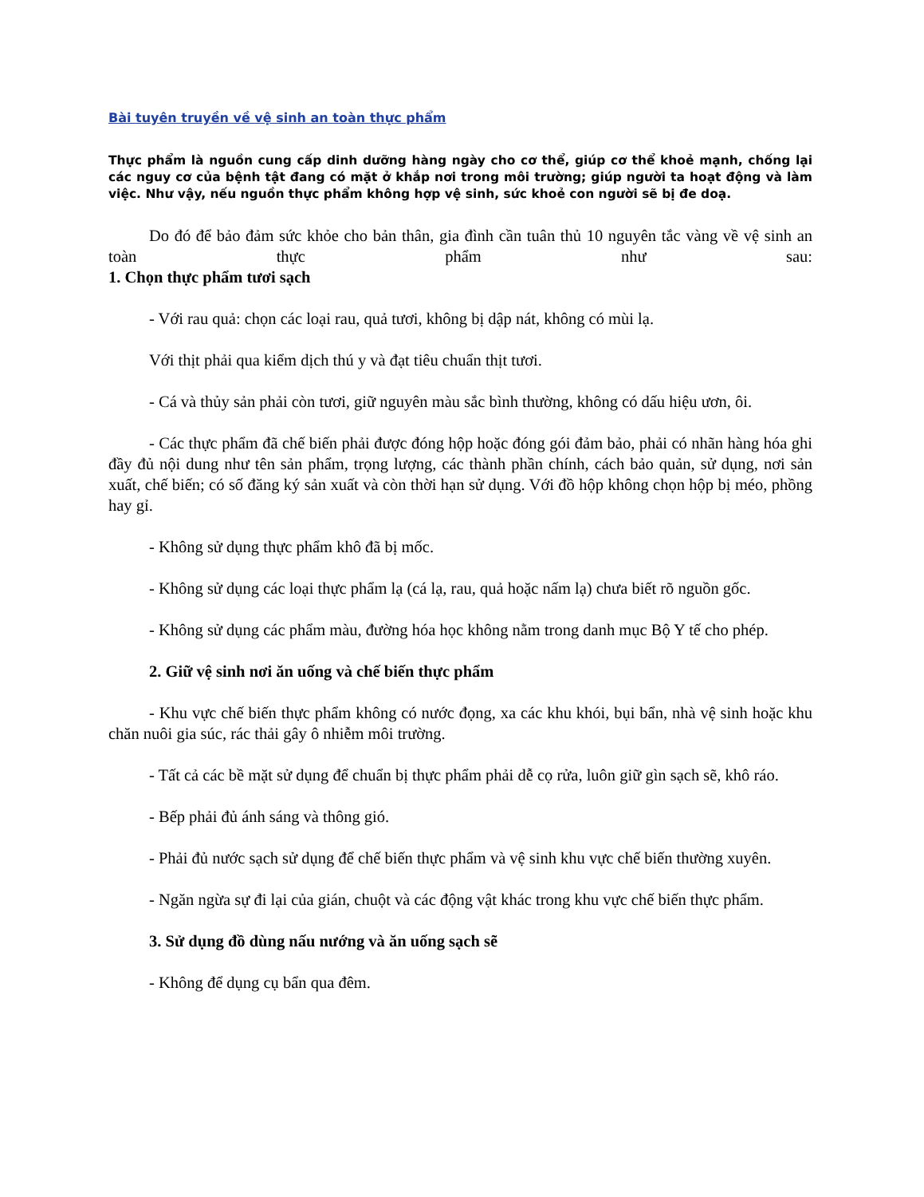Bài tuyên truyền về vệ sinh an toàn thực phẩm
Thực phẩm là nguồn cung cấp dinh dưỡng hàng ngày cho cơ thể, giúp cơ thể khoẻ mạnh, chống lại các nguy cơ của bệnh tật đang có mặt ở khắp nơi trong môi trường; giúp người ta hoạt động và làm việc. Như vậy, nếu nguồn thực phẩm không hợp vệ sinh, sức khoẻ con người sẽ bị đe doạ.
Do đó để bảo đảm sức khỏe cho bản thân, gia đình cần tuân thủ 10 nguyên tắc vàng về vệ sinh an toàn thực phẩm như sau:
1. Chọn thực phẩm tươi sạch
- Với rau quả: chọn các loại rau, quả tươi, không bị dập nát, không có mùi lạ.
Với thịt phải qua kiểm dịch thú y và đạt tiêu chuẩn thịt tươi.
- Cá và thủy sản phải còn tươi, giữ nguyên màu sắc bình thường, không có dấu hiệu ươn, ôi.
- Các thực phẩm đã chế biến phải được đóng hộp hoặc đóng gói đảm bảo, phải có nhãn hàng hóa ghi đầy đủ nội dung như tên sản phẩm, trọng lượng, các thành phần chính, cách bảo quản, sử dụng, nơi sản xuất, chế biến; có số đăng ký sản xuất và còn thời hạn sử dụng. Với đồ hộp không chọn hộp bị méo, phồng hay gỉ.
- Không sử dụng thực phẩm khô đã bị mốc.
- Không sử dụng các loại thực phẩm lạ (cá lạ, rau, quả hoặc nấm lạ) chưa biết rõ nguồn gốc.
- Không sử dụng các phẩm màu, đường hóa học không nằm trong danh mục Bộ Y tế cho phép.
2. Giữ vệ sinh nơi ăn uống và chế biến thực phẩm
- Khu vực chế biến thực phẩm không có nước đọng, xa các khu khói, bụi bẩn, nhà vệ sinh hoặc khu chăn nuôi gia súc, rác thải gây ô nhiễm môi trường.
- Tất cả các bề mặt sử dụng để chuẩn bị thực phẩm phải dễ cọ rửa, luôn giữ gìn sạch sẽ, khô ráo.
- Bếp phải đủ ánh sáng và thông gió.
- Phải đủ nước sạch sử dụng để chế biến thực phẩm và vệ sinh khu vực chế biến thường xuyên.
- Ngăn ngừa sự đi lại của gián, chuột và các động vật khác trong khu vực chế biến thực phẩm.
3. Sử dụng đồ dùng nấu nướng và ăn uống sạch sẽ
- Không để dụng cụ bẩn qua đêm.